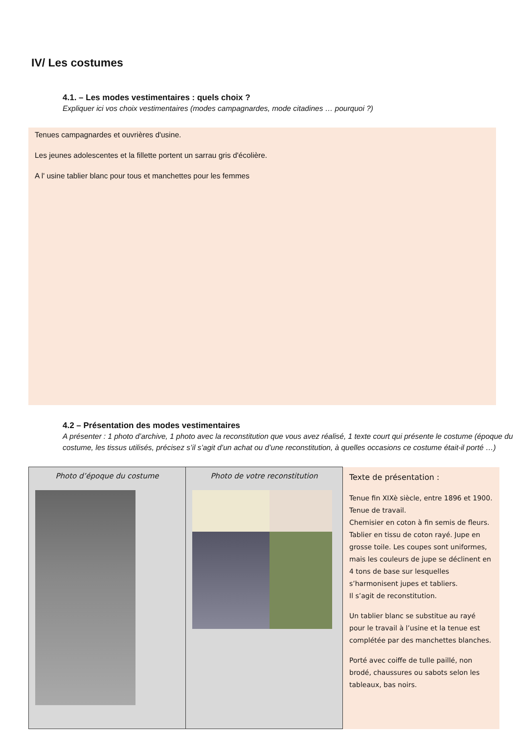IV/ Les costumes
4.1. – Les modes vestimentaires : quels choix ?
Expliquer ici vos choix vestimentaires (modes campagnardes, mode citadines … pourquoi ?)
Tenues campagnardes et ouvrières d'usine.
Les jeunes adolescentes et la fillette portent un sarrau gris d'écolière.
A l' usine tablier blanc pour tous et manchettes pour les femmes
4.2 – Présentation des modes vestimentaires
A présenter : 1 photo d’archive, 1 photo avec la reconstitution que vous avez réalisé, 1 texte court qui présente le costume (époque du costume, les tissus utilisés, précisez s’il s’agit d’un achat ou d’une reconstitution, à quelles occasions ce costume était-il porté …)
| Photo d’époque du costume | Photo de votre reconstitution | Texte de présentation : Tenue fin XIXè siècle, entre 1896 et 1900. Tenue de travail. Chemisier en coton à fin semis de fleurs. Tablier en tissu de coton rayé. Jupe en grosse toile. Les coupes sont uniformes, mais les couleurs de jupe se déclinent en 4 tons de base sur lesquelles s’harmonisent jupes et tabliers. Il s’agit de reconstitution. Un tablier blanc se substitue au rayé pour le travail à l’usine et la tenue est complétée par des manchettes blanches. Porté avec coiffe de tulle paillé, non brodé, chaussures ou sabots selon les tableaux, bas noirs. |